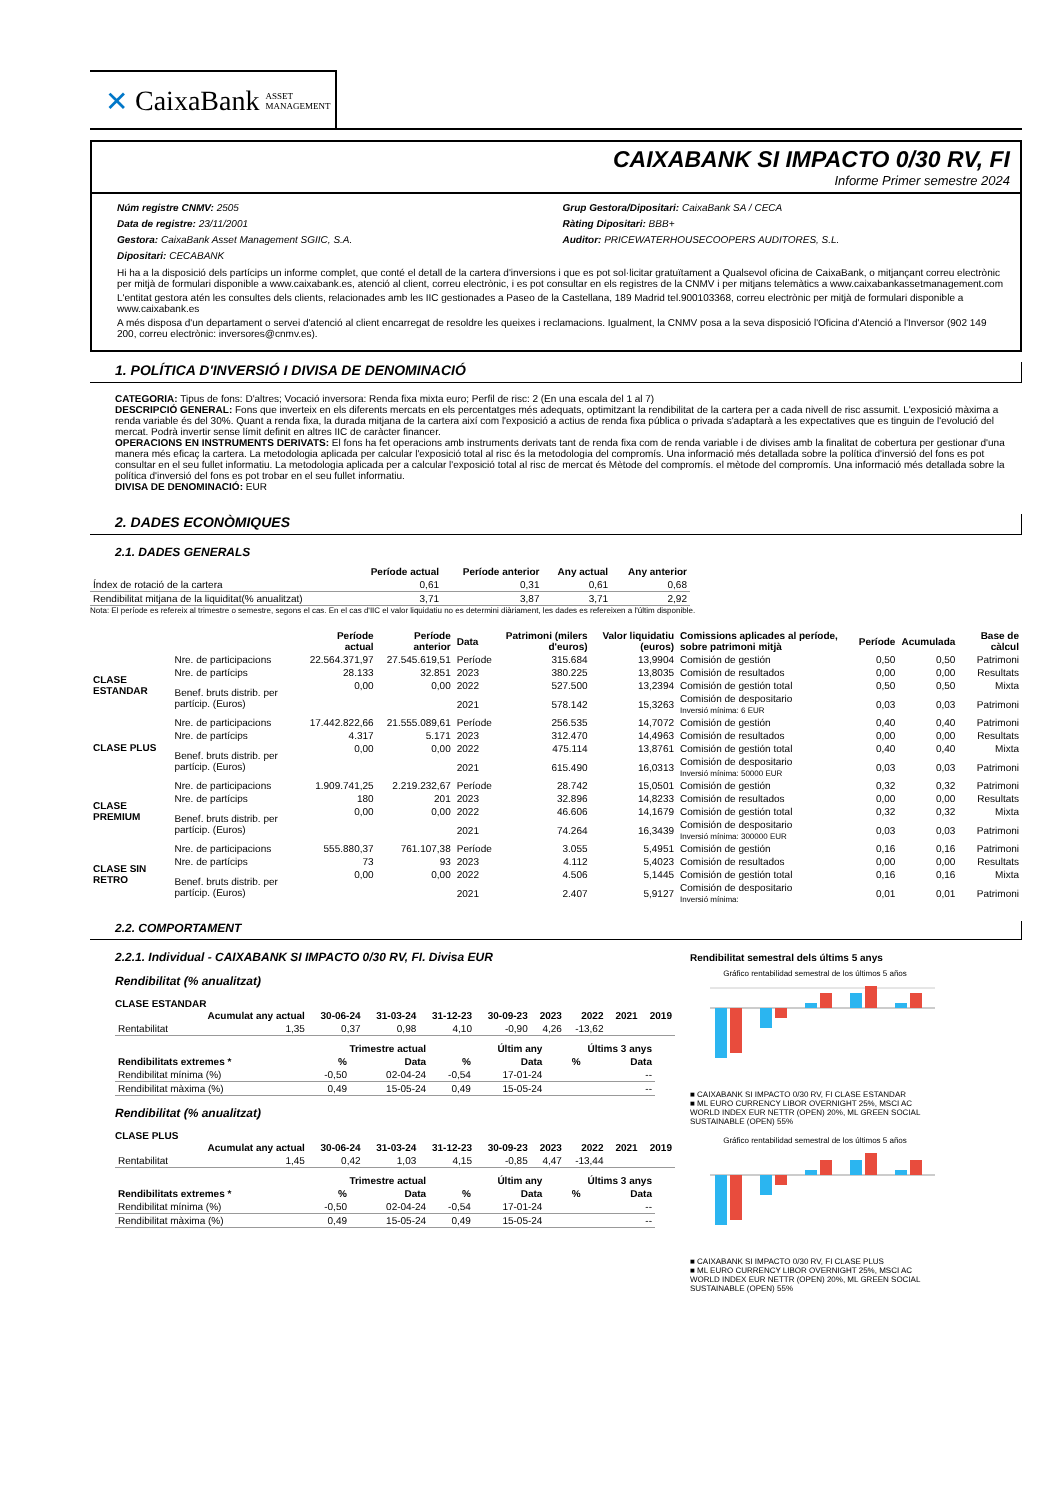✕ CaixaBank ASSET MANAGEMENT
CAIXABANK SI IMPACTO 0/30 RV, FI
Informe Primer semestre 2024
Núm registre CNMV: 2505
Data de registre: 23/11/2001
Gestora: CaixaBank Asset Management SGIIC, S.A.
Dipositari: CECABANK
Grup Gestora/Dipositari: CaixaBank SA / CECA
Ràting Dipositari: BBB+
Auditor: PRICEWATERHOUSECOOPERS AUDITORES, S.L.
Hi ha a la disposició dels partícips un informe complet, que conté el detall de la cartera d'inversions i que es pot sol·licitar gratuïtament a Qualsevol oficina de CaixaBank, o mitjançant correu electrònic per mitjà de formulari disponible a www.caixabank.es, atenció al client, correu electrònic, i es pot consultar en els registres de la CNMV i per mitjans telemàtics a www.caixabankassetmanagement.com
L'entitat gestora atén les consultes dels clients, relacionades amb les IIC gestionades a Paseo de la Castellana, 189 Madrid tel.900103368, correu electrònic per mitjà de formulari disponible a www.caixabank.es
A més disposa d'un departament o servei d'atenció al client encarregat de resoldre les queixes i reclamacions. Igualment, la CNMV posa a la seva disposició l'Oficina d'Atenció a l'Inversor (902 149 200, correu electrònic: inversores@cnmv.es).
1. POLÍTICA D'INVERSIÓ I DIVISA DE DENOMINACIÓ
CATEGORIA: Tipus de fons: D'altres; Vocació inversora: Renda fixa mixta euro; Perfil de risc: 2 (En una escala del 1 al 7)
DESCRIPCIÓ GENERAL: Fons que inverteix en els diferents mercats en els percentatges més adequats, optimitzant la rendibilitat de la cartera per a cada nivell de risc assumit. L'exposició màxima a renda variable és del 30%. Quant a renda fixa, la durada mitjana de la cartera així com l'exposició a actius de renda fixa pública o privada s'adaptarà a les expectatives que es tinguin de l'evolució del mercat. Podrà invertir sense límit definit en altres IIC de caràcter financer.
OPERACIONS EN INSTRUMENTS DERIVATS: El fons ha fet operacions amb instruments derivats tant de renda fixa com de renda variable i de divises amb la finalitat de cobertura per gestionar d'una manera més eficaç la cartera. La metodologia aplicada per calcular l'exposició total al risc és la metodologia del compromís. Una informació més detallada sobre la política d'inversió del fons es pot consultar en el seu fullet informatiu. La metodologia aplicada per a calcular l'exposició total al risc de mercat és Mètode del compromís. el mètode del compromís. Una informació més detallada sobre la política d'inversió del fons es pot trobar en el seu fullet informatiu.
DIVISA DE DENOMINACIÓ: EUR
2. DADES ECONÒMIQUES
2.1. DADES GENERALS
| | Període actual | Període anterior | Any actual | Any anterior |
| --- | --- | --- | --- | --- |
| Índex de rotació de la cartera | 0,61 | 0,31 | 0,61 | 0,68 |
| Rendibilitat mitjana de la liquiditat(% anualitzat) | 3,71 | 3,87 | 3,71 | 2,92 |
Nota: El període es refereix al trimestre o semestre, segons el cas. En el cas d'IIC el valor liquidatiu no es determini diàriament, les dades es refereixen a l'últim disponible.
| | | Període actual | Període anterior | Data | Patrimoni (milers d'euros) | Valor liquidatiu (euros) | Comissions aplicades al període, sobre patrimoni mitjà | Període | Acumulada | Base de càlcul |
| --- | --- | --- | --- | --- | --- | --- | --- | --- | --- | --- |
| CLASE ESTANDAR | Nre. de participacions | 22.564.371,97 | 27.545.619,51 | Període | 315.684 | 13,9904 | Comisión de gestión | 0,50 | 0,50 | Patrimoni |
| | Nre. de partícips | 28.133 | 32.851 | 2023 | 380.225 | 13,8035 | Comisión de resultados | 0,00 | 0,00 | Resultats |
| | Benef. bruts distrib. per partícip. (Euros) | 0,00 | 0,00 | 2022 | 527.500 | 13,2394 | Comisión de gestión total | 0,50 | 0,50 | Mixta |
| | | | | 2021 | 578.142 | 15,3263 | Comisión de despositario Inversió mínima: 6 EUR | 0,03 | 0,03 | Patrimoni |
| CLASE PLUS | Nre. de participacions | 17.442.822,66 | 21.555.089,61 | Període | 256.535 | 14,7072 | Comisión de gestión | 0,40 | 0,40 | Patrimoni |
| | Nre. de partícips | 4.317 | 5.171 | 2023 | 312.470 | 14,4963 | Comisión de resultados | 0,00 | 0,00 | Resultats |
| | Benef. bruts distrib. per partícip. (Euros) | 0,00 | 0,00 | 2022 | 475.114 | 13,8761 | Comisión de gestión total | 0,40 | 0,40 | Mixta |
| | | | | 2021 | 615.490 | 16,0313 | Comisión de despositario Inversió mínima: 50000 EUR | 0,03 | 0,03 | Patrimoni |
| CLASE PREMIUM | Nre. de participacions | 1.909.741,25 | 2.219.232,67 | Període | 28.742 | 15,0501 | Comisión de gestión | 0,32 | 0,32 | Patrimoni |
| | Nre. de partícips | 180 | 201 | 2023 | 32.896 | 14,8233 | Comisión de resultados | 0,00 | 0,00 | Resultats |
| | Benef. bruts distrib. per partícip. (Euros) | 0,00 | 0,00 | 2022 | 46.606 | 14,1679 | Comisión de gestión total | 0,32 | 0,32 | Mixta |
| | | | | 2021 | 74.264 | 16,3439 | Comisión de despositario Inversió mínima: 300000 EUR | 0,03 | 0,03 | Patrimoni |
| CLASE SIN RETRO | Nre. de participacions | 555.880,37 | 761.107,38 | Període | 3.055 | 5,4951 | Comisión de gestión | 0,16 | 0,16 | Patrimoni |
| | Nre. de partícips | 73 | 93 | 2023 | 4.112 | 5,4023 | Comisión de resultados | 0,00 | 0,00 | Resultats |
| | Benef. bruts distrib. per partícip. (Euros) | 0,00 | 0,00 | 2022 | 4.506 | 5,1445 | Comisión de gestión total | 0,16 | 0,16 | Mixta |
| | | | | 2021 | 2.407 | 5,9127 | Comisión de despositario Inversió mínima: | 0,01 | 0,01 | Patrimoni |
2.2. COMPORTAMENT
2.2.1. Individual - CAIXABANK SI IMPACTO 0/30 RV, FI. Divisa EUR
Rendibilitat (% anualitzat)
CLASE ESTANDAR
| | Acumulat any actual | 30-06-24 | 31-03-24 | 31-12-23 | 30-09-23 | 2023 | 2022 | 2021 | 2019 |
| --- | --- | --- | --- | --- | --- | --- | --- | --- | --- |
| Rentabilitat | 1,35 | 0,37 | 0,98 | 4,10 | -0,90 | 4,26 | -13,62 | | |
| | Trimestre actual | | Últim any | | Últims 3 anys | |
| --- | --- | --- | --- | --- | --- | --- |
| Rendibilitats extremes * | % | Data | % | Data | % | Data |
| Rendibilitat mínima (%) | -0,50 | 02-04-24 | -0,54 | 17-01-24 | | -- |
| Rendibilitat màxima (%) | 0,49 | 15-05-24 | 0,49 | 15-05-24 | | -- |
Rendibilitat (% anualitzat)
CLASE PLUS
| | Acumulat any actual | 30-06-24 | 31-03-24 | 31-12-23 | 30-09-23 | 2023 | 2022 | 2021 | 2019 |
| --- | --- | --- | --- | --- | --- | --- | --- | --- | --- |
| Rentabilitat | 1,45 | 0,42 | 1,03 | 4,15 | -0,85 | 4,47 | -13,44 | | |
| | Trimestre actual | | Últim any | | Últims 3 anys | |
| --- | --- | --- | --- | --- | --- | --- |
| Rendibilitats extremes * | % | Data | % | Data | % | Data |
| Rendibilitat mínima (%) | -0,50 | 02-04-24 | -0,54 | 17-01-24 | | -- |
| Rendibilitat màxima (%) | 0,49 | 15-05-24 | 0,49 | 15-05-24 | | -- |
Rendibilitat semestral dels últims 5 anys
Gráfico rentabilidad semestral de los últimos 5 años
■ CAIXABANK SI IMPACTO 0/30 RV, FI CLASE ESTANDAR
■ ML EURO CURRENCY LIBOR OVERNIGHT 25%, MSCI AC WORLD INDEX EUR NETTR (OPEN) 20%, ML GREEN SOCIAL SUSTAINABLE (OPEN) 55%
Gráfico rentabilidad semestral de los últimos 5 años
■ CAIXABANK SI IMPACTO 0/30 RV, FI CLASE PLUS
■ ML EURO CURRENCY LIBOR OVERNIGHT 25%, MSCI AC WORLD INDEX EUR NETTR (OPEN) 20%, ML GREEN SOCIAL SUSTAINABLE (OPEN) 55%